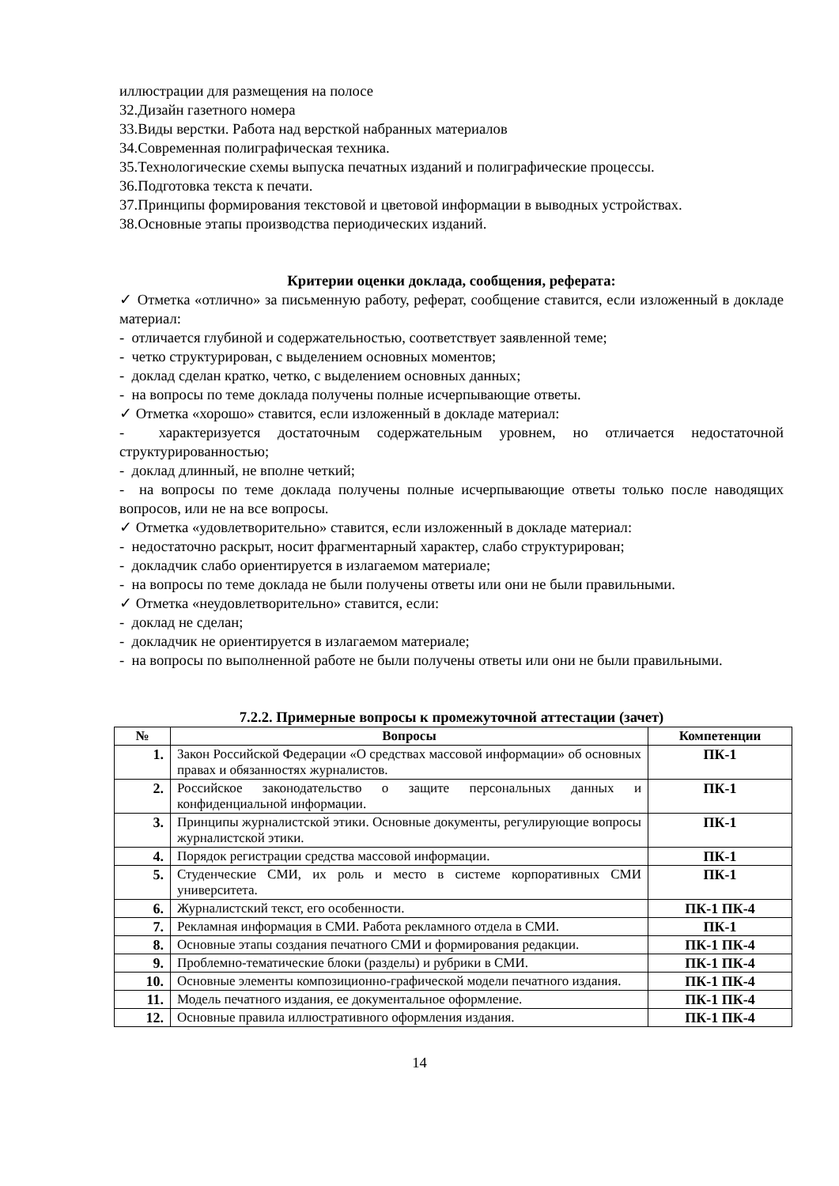иллюстрации для размещения на полосе
32.Дизайн газетного номера
33.Виды верстки. Работа над версткой набранных материалов
34.Современная полиграфическая техника.
35.Технологические схемы выпуска печатных изданий и полиграфические процессы.
36.Подготовка текста к печати.
37.Принципы формирования текстовой и цветовой информации в выводных устройствах.
38.Основные этапы производства периодических изданий.
Критерии оценки доклада, сообщения, реферата:
✓ Отметка «отлично» за письменную работу, реферат, сообщение ставится, если изложенный в докладе материал:
- отличается глубиной и содержательностью, соответствует заявленной теме;
- четко структурирован, с выделением основных моментов;
- доклад сделан кратко, четко, с выделением основных данных;
- на вопросы по теме доклада получены полные исчерпывающие ответы.
✓ Отметка «хорошо» ставится, если изложенный в докладе материал:
- характеризуется достаточным содержательным уровнем, но отличается недостаточной структурированностью;
- доклад длинный, не вполне четкий;
- на вопросы по теме доклада получены полные исчерпывающие ответы только после наводящих вопросов, или не на все вопросы.
✓ Отметка «удовлетворительно» ставится, если изложенный в докладе материал:
- недостаточно раскрыт, носит фрагментарный характер, слабо структурирован;
- докладчик слабо ориентируется в излагаемом материале;
- на вопросы по теме доклада не были получены ответы или они не были правильными.
✓ Отметка «неудовлетворительно» ставится, если:
- доклад не сделан;
- докладчик не ориентируется в излагаемом материале;
- на вопросы по выполненной работе не были получены ответы или они не были правильными.
7.2.2. Примерные вопросы к промежуточной аттестации (зачет)
| № | Вопросы | Компетенции |
| --- | --- | --- |
| 1. | Закон Российской Федерации «О средствах массовой информации» об основных правах и обязанностях журналистов. | ПК-1 |
| 2. | Российское законодательство о защите персональных данных и конфиденциальной информации. | ПК-1 |
| 3. | Принципы журналистской этики. Основные документы, регулирующие вопросы журналистской этики. | ПК-1 |
| 4. | Порядок регистрации средства массовой информации. | ПК-1 |
| 5. | Студенческие СМИ, их роль и место в системе корпоративных СМИ университета. | ПК-1 |
| 6. | Журналистский текст, его особенности. | ПК-1 ПК-4 |
| 7. | Рекламная информация в СМИ. Работа рекламного отдела в СМИ. | ПК-1 |
| 8. | Основные этапы создания печатного СМИ и формирования редакции. | ПК-1 ПК-4 |
| 9. | Проблемно-тематические блоки (разделы) и рубрики в СМИ. | ПК-1 ПК-4 |
| 10. | Основные элементы композиционно-графической модели печатного издания. | ПК-1 ПК-4 |
| 11. | Модель печатного издания, ее документальное оформление. | ПК-1 ПК-4 |
| 12. | Основные правила иллюстративного оформления издания. | ПК-1 ПК-4 |
14